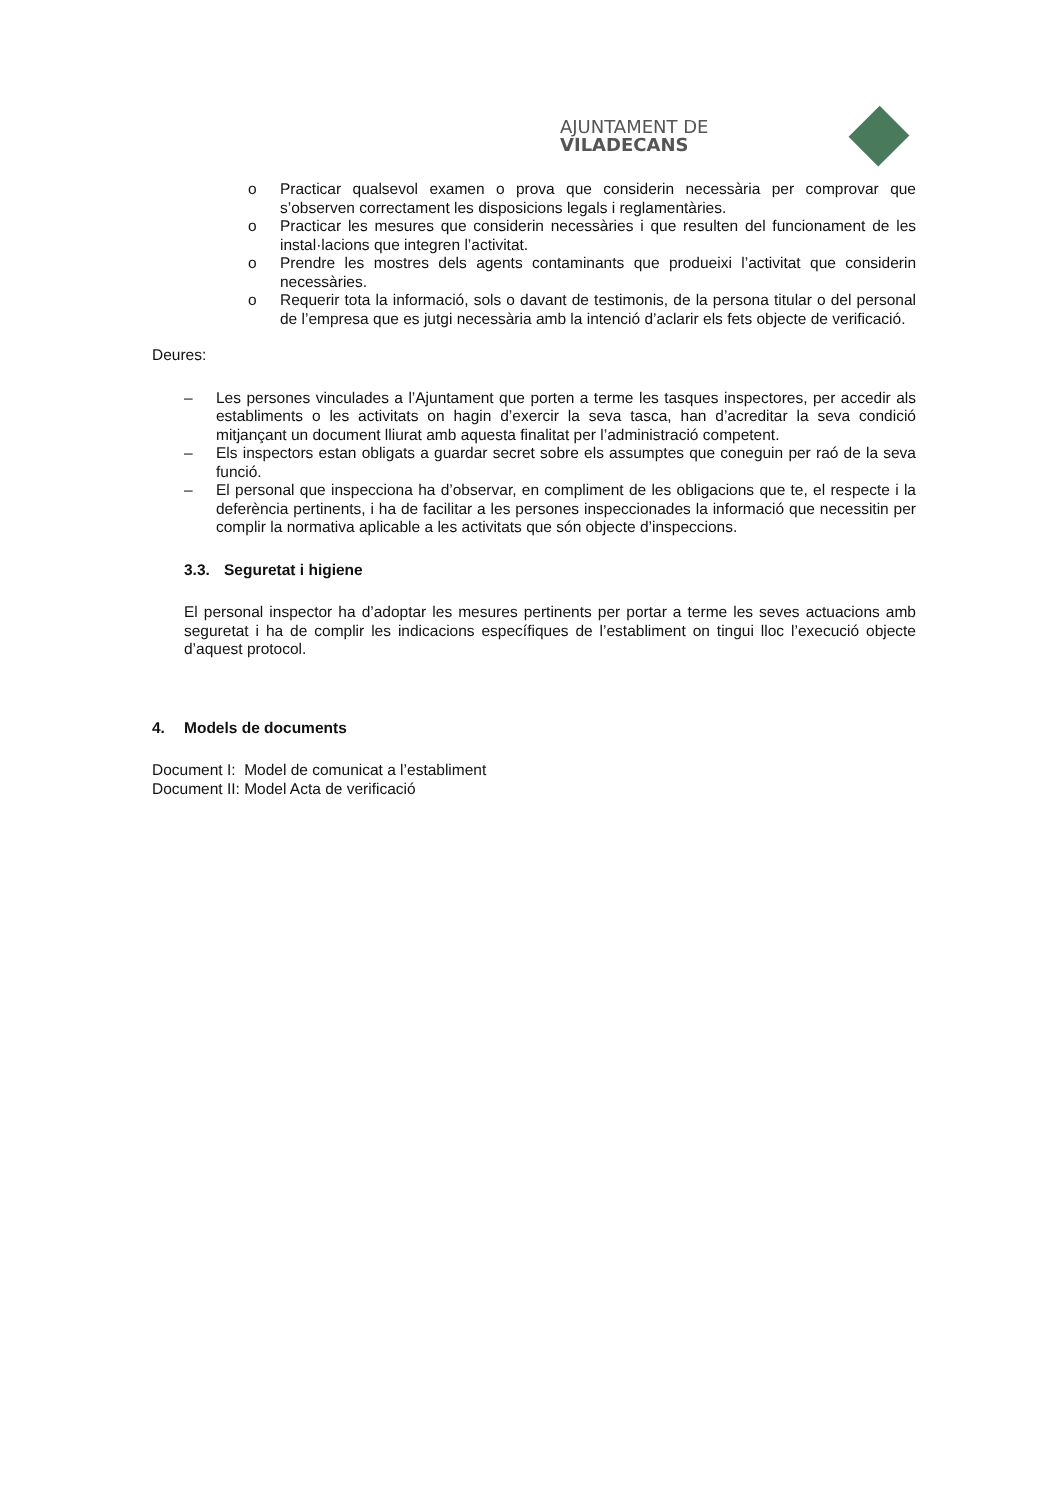AJUNTAMENT DE VILADECANS
o Practicar qualsevol examen o prova que considerin necessària per comprovar que s’observen correctament les disposicions legals i reglamentàries.
o Practicar les mesures que considerin necessàries i que resulten del funcionament de les instal·lacions que integren l’activitat.
o Prendre les mostres dels agents contaminants que produeixi l’activitat que considerin necessàries.
o Requerir tota la informació, sols o davant de testimonis, de la persona titular o del personal de l’empresa que es jutgi necessària amb la intenció d’aclarir els fets objecte de verificació.
Deures:
– Les persones vinculades a l’Ajuntament que porten a terme les tasques inspectores, per accedir als establiments o les activitats on hagin d’exercir la seva tasca, han d’acreditar la seva condició mitjançant un document lliurat amb aquesta finalitat per l’administració competent.
– Els inspectors estan obligats a guardar secret sobre els assumptes que coneguin per raó de la seva funció.
– El personal que inspecciona ha d’observar, en compliment de les obligacions que te, el respecte i la deferència pertinents, i ha de facilitar a les persones inspeccionades la informació que necessitin per complir la normativa aplicable a les activitats que són objecte d’inspeccions.
3.3. Seguretat i higiene
El personal inspector ha d’adoptar les mesures pertinents per portar a terme les seves actuacions amb seguretat i ha de complir les indicacions específiques de l’establiment on tingui lloc l’execució objecte d’aquest protocol.
4. Models de documents
Document I: Model de comunicat a l’establiment
Document II: Model Acta de verificació